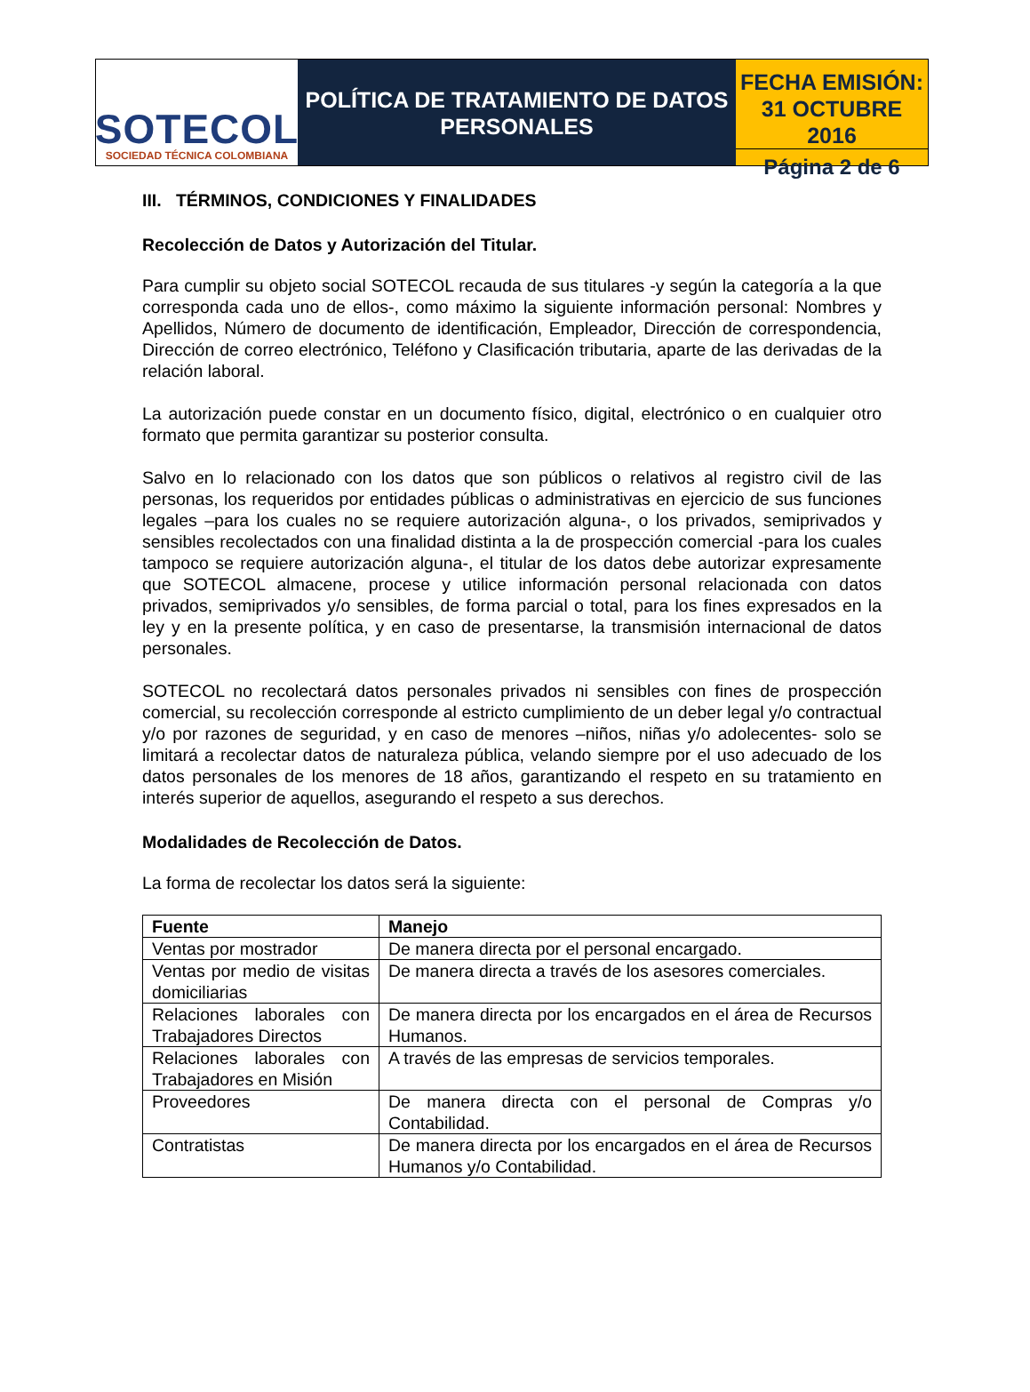SOTECOL
SOCIEDAD TÉCNICA COLOMBIANA
POLÍTICA DE TRATAMIENTO DE DATOS
PERSONALES
FECHA EMISIÓN:
31 OCTUBRE 2016
Página 2 de 6
III. TÉRMINOS, CONDICIONES Y FINALIDADES
Recolección de Datos y Autorización del Titular.
Para cumplir su objeto social SOTECOL recauda de sus titulares -y según la categoría a la que corresponda cada uno de ellos-, como máximo la siguiente información personal: Nombres y Apellidos, Número de documento de identificación, Empleador, Dirección de correspondencia, Dirección de correo electrónico, Teléfono y Clasificación tributaria, aparte de las derivadas de la relación laboral.
La autorización puede constar en un documento físico, digital, electrónico o en cualquier otro formato que permita garantizar su posterior consulta.
Salvo en lo relacionado con los datos que son públicos o relativos al registro civil de las personas, los requeridos por entidades públicas o administrativas en ejercicio de sus funciones legales –para los cuales no se requiere autorización alguna-, o los privados, semiprivados y sensibles recolectados con una finalidad distinta a la de prospección comercial -para los cuales tampoco se requiere autorización alguna-, el titular de los datos debe autorizar expresamente que SOTECOL almacene, procese y utilice información personal relacionada con datos privados, semiprivados y/o sensibles, de forma parcial o total, para los fines expresados en la ley y en la presente política, y en caso de presentarse, la transmisión internacional de datos personales.
SOTECOL no recolectará datos personales privados ni sensibles con fines de prospección comercial, su recolección corresponde al estricto cumplimiento de un deber legal y/o contractual y/o por razones de seguridad, y en caso de menores –niños, niñas y/o adolecentes- solo se limitará a recolectar datos de naturaleza pública, velando siempre por el uso adecuado de los datos personales de los menores de 18 años, garantizando el respeto en su tratamiento en interés superior de aquellos, asegurando el respeto a sus derechos.
Modalidades de Recolección de Datos.
La forma de recolectar los datos será la siguiente:
| Fuente | Manejo |
| --- | --- |
| Ventas por mostrador | De manera directa por el personal encargado. |
| Ventas por medio de visitas domiciliarias | De manera directa a través de los asesores comerciales. |
| Relaciones laborales con Trabajadores Directos | De manera directa por los encargados en el área de Recursos Humanos. |
| Relaciones laborales con Trabajadores en Misión | A través de las empresas de servicios temporales. |
| Proveedores | De manera directa con el personal de Compras y/o Contabilidad. |
| Contratistas | De manera directa por los encargados en el área de Recursos Humanos y/o Contabilidad. |